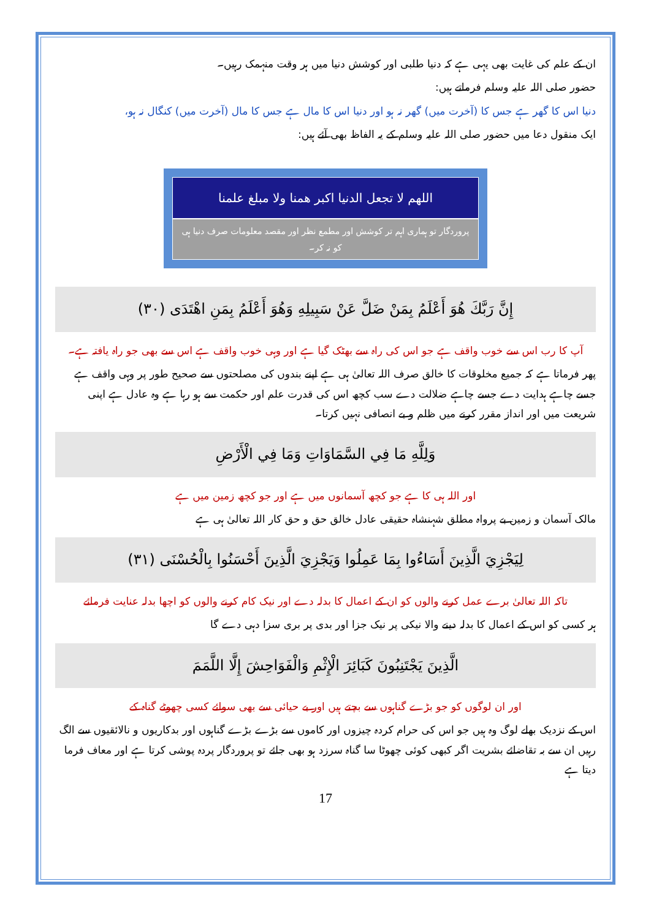ان کے علم کی غایت بھی یہی ہے کہ دنیا طلبی اور کوشش دنیا میں ہر وقت منہمک رہیں۔
حضور صلی اللہ علیہ وسلم فرماتے ہیں:
دنیا اس کا گھر ہے جس کا (آخرت میں) گھر نہ ہو اور دنیا اس کا مال ہے جس کا مال (آخرت میں) کنگال نہ ہو،
ایک منقول دعا میں حضور صلی اللہ علیہ وسلم کے یہ الفاظ بھی آئے ہیں:
اللھم لا تجعل الدنیا اکبر ھمنا ولا مبلغ علمنا
پروردگار تو ہماری اہم تر کوشش اور مطمع نظر اور مقصد معلومات صرف دنیا ہی کو نہ کر۔
إِنَّ رَبَّكَ هُوَ أَعْلَمُ بِمَنْ ضَلَّ عَنْ سَبِيلِهِ وَهُوَ أَعْلَمُ بِمَنِ اهْتَدَى (٣٠)
آپ کا رب اس سے خوب واقف ہے جو اس کی راہ سے بھٹک گیا ہے اور وہی خوب واقف ہے اس سے بھی جو راہ یافتہ ہے۔
پھر فرماتا ہے کہ جمیع مخلوقات کا خالق صرف اللہ تعالیٰ ہی ہے اپنے بندوں کی مصلحتوں سے صحیح طور پر وہی واقف ہے جسے چاہے ہدایت دے جسے چاہے ضلالت دے سب کچھ اس کی قدرت علم اور حکمت سے ہو رہا ہے وہ عادل ہے اپنی شریعت میں اور انداز مقرر کرنے میں ظلم و بے انصافی نہیں کرتا۔
وَلِلَّهِ مَا فِي السَّمَاوَاتِ وَمَا فِي الْأَرْضِ
اور اللہ ہی کا ہے جو کچھ آسمانوں میں ہے اور جو کچھ زمین میں ہے
مالک آسمان و زمین بے پرواہ مطلق شہنشاہ حقیقی عادل خالق حق و حق کار اللہ تعالیٰ ہی ہے
لِيَجْزِيَ الَّذِينَ أَسَاءُوا بِمَا عَمِلُوا وَيَجْزِيَ الَّذِينَ أَحْسَنُوا بِالْحُسْنَى (٣١)
تاکہ اللہ تعالیٰ برے عمل کرنے والوں کو ان کے اعمال کا بدلہ دے اور نیک کام کرنے والوں کو اچھا بدلہ عنایت فرمائے
ہر کسی کو اس کے اعمال کا بدلہ دینے والا نیکی پر نیک جزا اور بدی پر بری سزا دہی دے گا
الَّذِينَ يَجْتَنِبُونَ كَبَائِرَ الْإِثْمِ وَالْفَوَاحِشَ إِلَّا اللَّمَمَ
اور ان لوگوں کو جو بڑے گناہوں سے بچتے ہیں اور بے حیائی سے بھی سوائے کسی چھوٹے گناہ کے
اس کے نزدیک بھلے لوگ وہ ہیں جو اس کی حرام کردہ چیزوں اور کاموں سے بڑے بڑے گناہوں اور بدکاریوں و نالائقیوں سے الگ رہیں ان سے بہ تقاضائے بشریت اگر کبھی کوئی چھوٹا سا گناہ سرزد ہو بھی جائے تو پروردگار پردہ پوشی کرتا ہے اور معاف فرما دیتا ہے
17